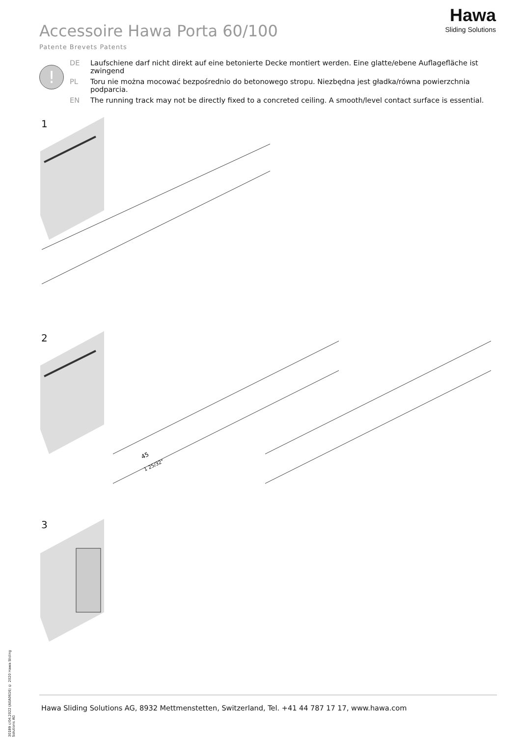Accessoire Hawa Porta 60/100
Patente Brevets Patents
Hawa
Sliding Solutions
!
DE Laufschiene darf nicht direkt auf eine betonierte Decke montiert werden. Eine glatte/ebene Auflagefläche ist zwingend
PL Toru nie można mocować bezpośrednio do betonowego stropu. Niezbędna jest gładka/równa powierzchnia podparcia.
EN The running track may not be directly fixed to a concreted ceiling. A smooth/level contact surface is essential.
1
2
45
1 25/32"
3
30189 c/04.2022 (AEA0616) © 2020 Hawa Sliding Solutions AG
Hawa Sliding Solutions AG, 8932 Mettmenstetten, Switzerland, Tel. +41 44 787 17 17, www.hawa.com